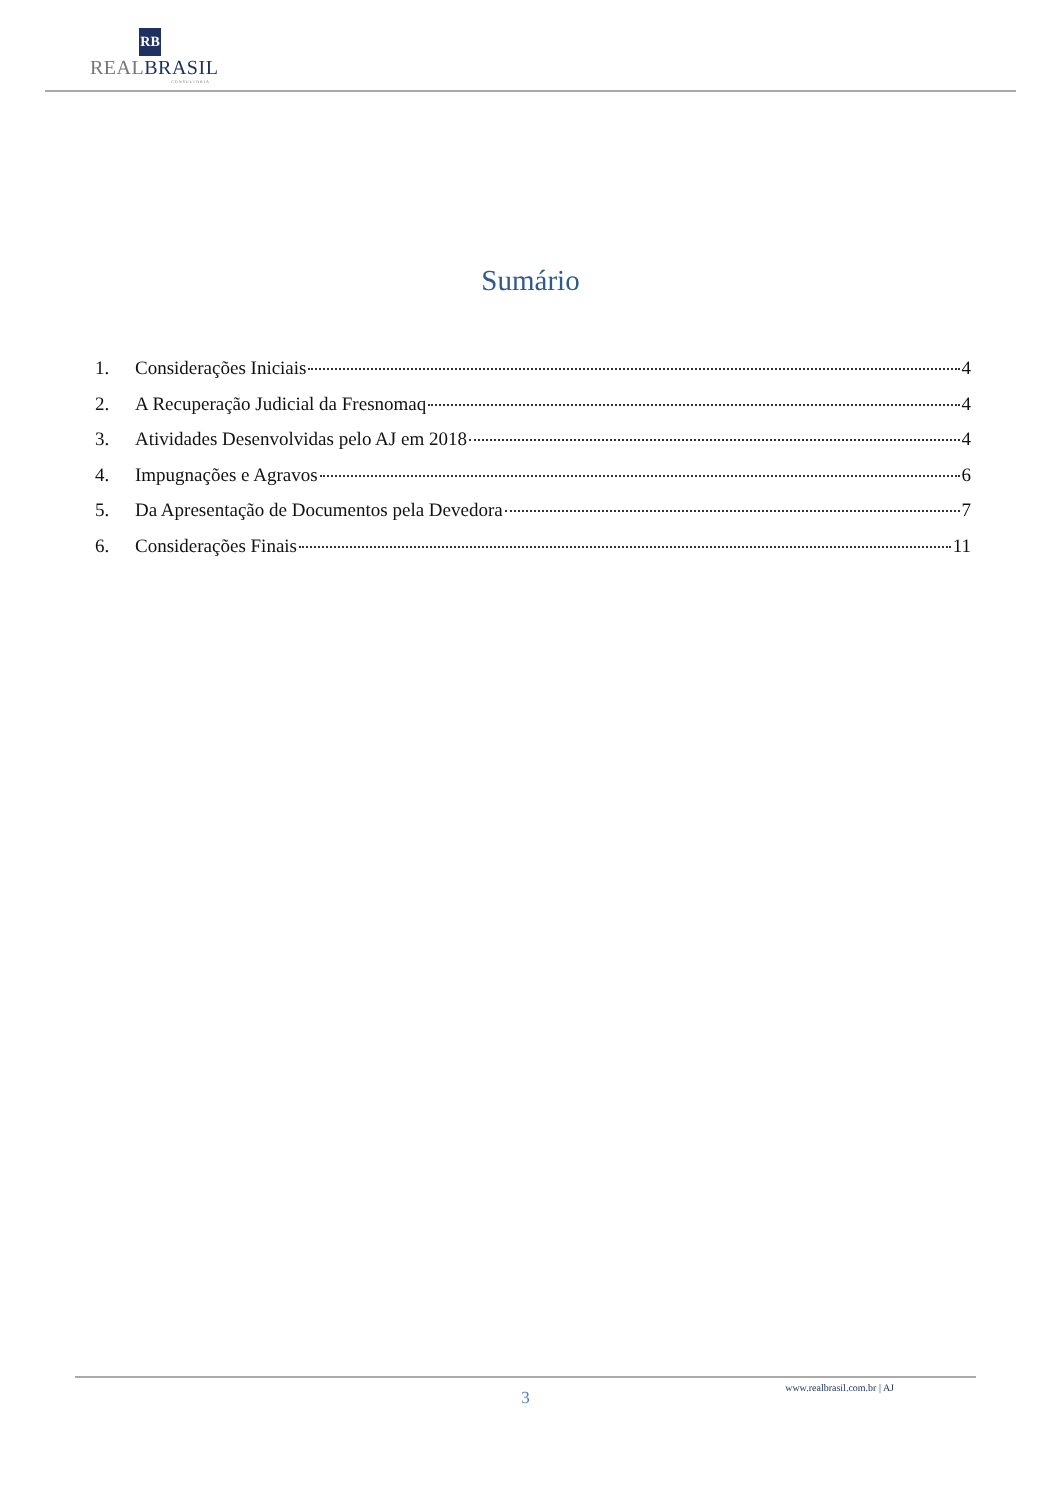RB
REALBRASIL
CONSULTORIA
Sumário
1. Considerações Iniciais 4
2. A Recuperação Judicial da Fresnomaq 4
3. Atividades Desenvolvidas pelo AJ em 2018 4
4. Impugnações e Agravos 6
5. Da Apresentação de Documentos pela Devedora 7
6. Considerações Finais 11
www.realbrasil.com.br | AJ
3